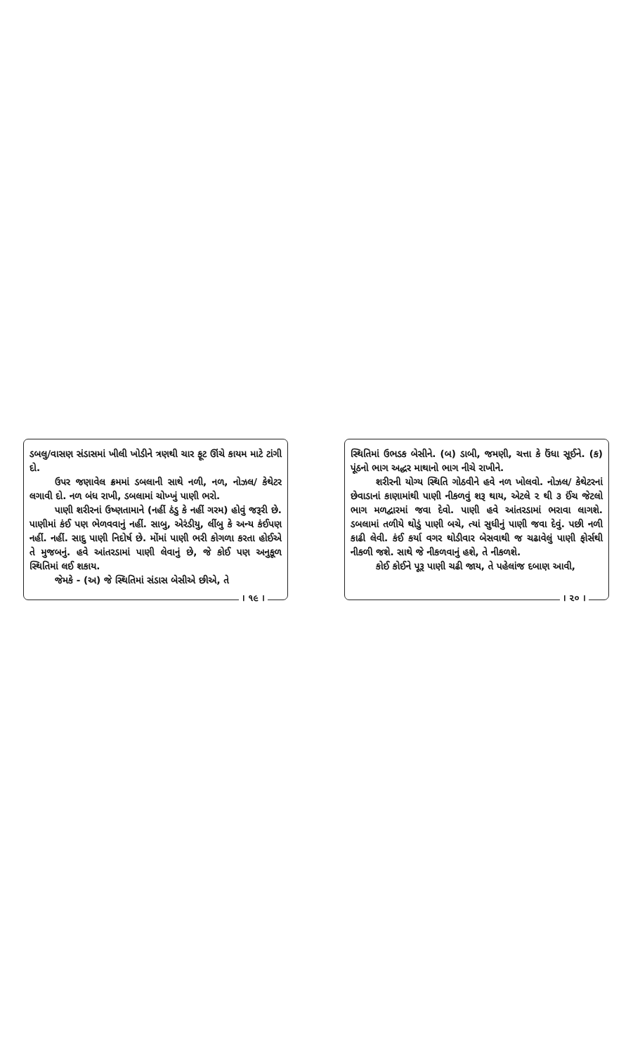ડબલુ/વાસણ સંડાસમાં ખીલી ખોડીને ત્રણથી ચાર ફૂટ ઊંચે કાયમ માટે ટાંગી દો.
ઉપર જણાવેલ ક્રમમાં ડબલાની સાથે નળી, નળ, નોઝલ/ કેથેટર લગાવી દો. નળ બંધ રાખી, ડબલામાં ચોખ્ખું પાણી ભરો.
પાણી શરીરનાં ઉષ્ણતામાને (નહીં ઠંડુ કે નહીં ગરમ) હોવું જરૂરી છે. પાણીમાં કંઈ પણ ભેળવવાનું નહીં. સાબુ, એરંડીયુ, લીંબુ કે અન્ય કંઈપણ નહીં. નહીં. સાદુ પાણી નિદોર્ષ છે. મોંમાં પાણી ભરી કોગળા કરતા હોઈએ તે મુજબનું. હવે આંતરડામાં પાણી લેવાનું છે, જે કોઈ પણ અનુકૂળ સ્થિતિમાં લઈ શકાય.
જેમકે - (અ) જે સ્થિતિમાં સંડાસ બેસીએ છીએ, તે
। ૧૯ ।
સ્થિતિમાં ઉભડક બેસીને. (બ) ડાબી, જમણી, ચત્તા કે ઉંધા સૂઈને. (ક) પૂંઠનો ભાગ અદ્ધર માથાનો ભાગ નીચે રાખીને.
શરીરની યોગ્ય સ્થિતિ ગોઠવીને હવે નળ ખોલવો. નોઝલ/ કેથેટરનાં છેવાડાનાં કાણામાંથી પાણી નીકળવું શરૂ થાય, એટલે ૨ થી ૩ ઈંચ જેટલો ભાગ મળદ્વારમાં જવા દેવો. પાણી હવે આંતરડામાં ભરાવા લાગશે. ડબલામાં તળીયે થોડું પાણી બચે, ત્યાં સુધીનું પાણી જવા દેવું. પછી નળી કાઢી લેવી. કંઈ કર્યા વગર થોડીવાર બેસવાથી જ ચઢાવેલું પાણી ફોર્સથી નીકળી જશે. સાથે જે નીકળવાનું હશે, તે નીકળશે.
કોઈ કોઈને પૂરૂ પાણી ચઢી જાય, તે પહેલાંજ દબાણ આવી,
। ૨૦ ।